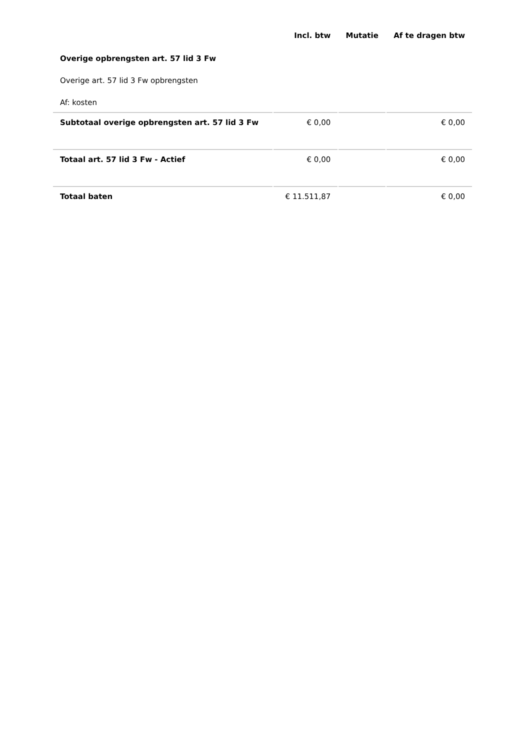| | Incl. btw | Mutatie | Af te dragen btw |
| --- | --- | --- | --- |
| Overige opbrengsten art. 57 lid 3 Fw | | | |
| Overige art. 57 lid 3 Fw opbrengsten | | | |
| Af: kosten | | | |
| Subtotaal overige opbrengsten art. 57 lid 3 Fw | € 0,00 | | € 0,00 |
| Totaal art. 57 lid 3 Fw - Actief | € 0,00 | | € 0,00 |
| Totaal baten | € 11.511,87 | | € 0,00 |